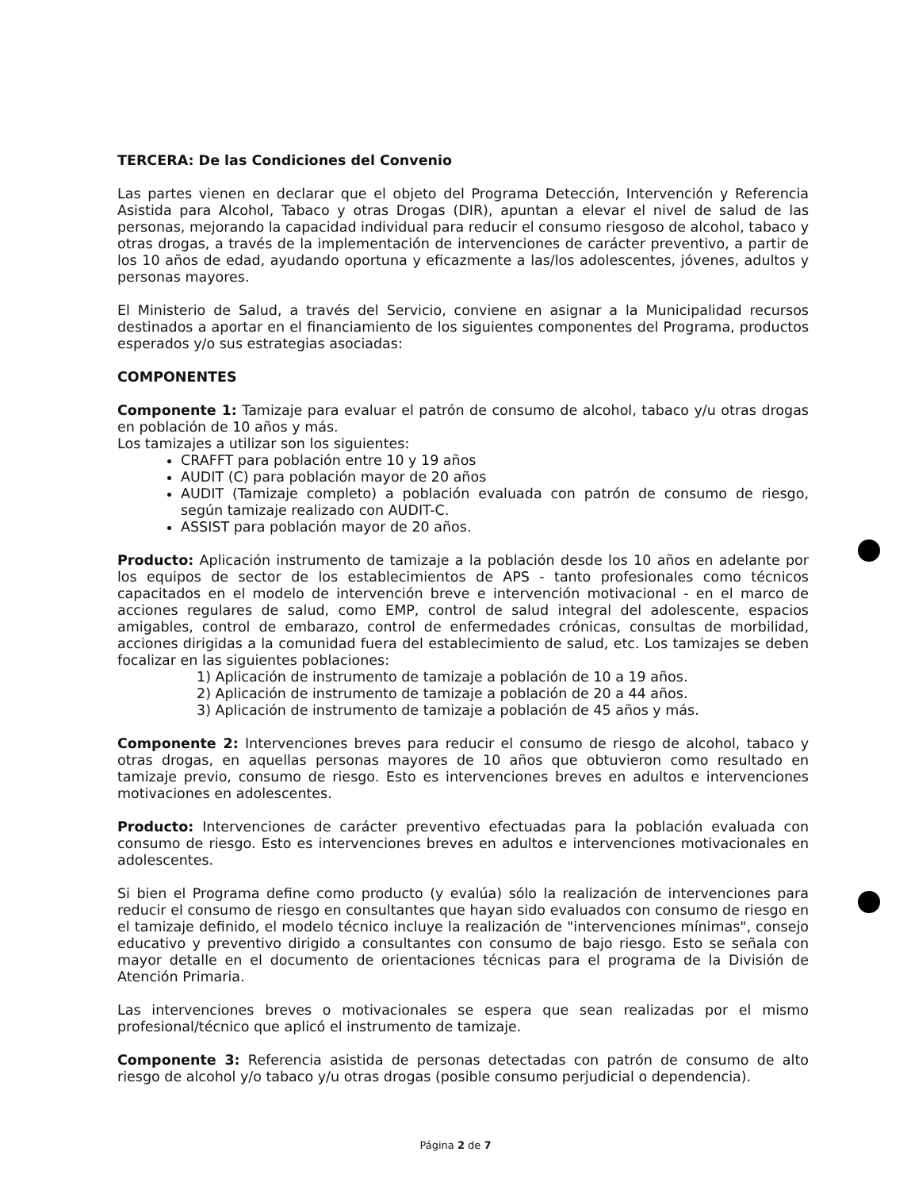TERCERA: De las Condiciones del Convenio
Las partes vienen en declarar que el objeto del Programa Detección, Intervención y Referencia Asistida para Alcohol, Tabaco y otras Drogas (DIR), apuntan a elevar el nivel de salud de las personas, mejorando la capacidad individual para reducir el consumo riesgoso de alcohol, tabaco y otras drogas, a través de la implementación de intervenciones de carácter preventivo, a partir de los 10 años de edad, ayudando oportuna y eficazmente a las/los adolescentes, jóvenes, adultos y personas mayores.
El Ministerio de Salud, a través del Servicio, conviene en asignar a la Municipalidad recursos destinados a aportar en el financiamiento de los siguientes componentes del Programa, productos esperados y/o sus estrategias asociadas:
COMPONENTES
Componente 1: Tamizaje para evaluar el patrón de consumo de alcohol, tabaco y/u otras drogas en población de 10 años y más.
Los tamizajes a utilizar son los siguientes:
CRAFFT para población entre 10 y 19 años
AUDIT (C) para población mayor de 20 años
AUDIT (Tamizaje completo) a población evaluada con patrón de consumo de riesgo, según tamizaje realizado con AUDIT-C.
ASSIST para población mayor de 20 años.
Producto: Aplicación instrumento de tamizaje a la población desde los 10 años en adelante por los equipos de sector de los establecimientos de APS - tanto profesionales como técnicos capacitados en el modelo de intervención breve e intervención motivacional - en el marco de acciones regulares de salud, como EMP, control de salud integral del adolescente, espacios amigables, control de embarazo, control de enfermedades crónicas, consultas de morbilidad, acciones dirigidas a la comunidad fuera del establecimiento de salud, etc. Los tamizajes se deben focalizar en las siguientes poblaciones:
1) Aplicación de instrumento de tamizaje a población de 10 a 19 años.
2) Aplicación de instrumento de tamizaje a población de 20 a 44 años.
3) Aplicación de instrumento de tamizaje a población de 45 años y más.
Componente 2: Intervenciones breves para reducir el consumo de riesgo de alcohol, tabaco y otras drogas, en aquellas personas mayores de 10 años que obtuvieron como resultado en tamizaje previo, consumo de riesgo. Esto es intervenciones breves en adultos e intervenciones motivaciones en adolescentes.
Producto: Intervenciones de carácter preventivo efectuadas para la población evaluada con consumo de riesgo. Esto es intervenciones breves en adultos e intervenciones motivacionales en adolescentes.
Si bien el Programa define como producto (y evalúa) sólo la realización de intervenciones para reducir el consumo de riesgo en consultantes que hayan sido evaluados con consumo de riesgo en el tamizaje definido, el modelo técnico incluye la realización de "intervenciones mínimas", consejo educativo y preventivo dirigido a consultantes con consumo de bajo riesgo. Esto se señala con mayor detalle en el documento de orientaciones técnicas para el programa de la División de Atención Primaria.
Las intervenciones breves o motivacionales se espera que sean realizadas por el mismo profesional/técnico que aplicó el instrumento de tamizaje.
Componente 3: Referencia asistida de personas detectadas con patrón de consumo de alto riesgo de alcohol y/o tabaco y/u otras drogas (posible consumo perjudicial o dependencia).
Página 2 de 7